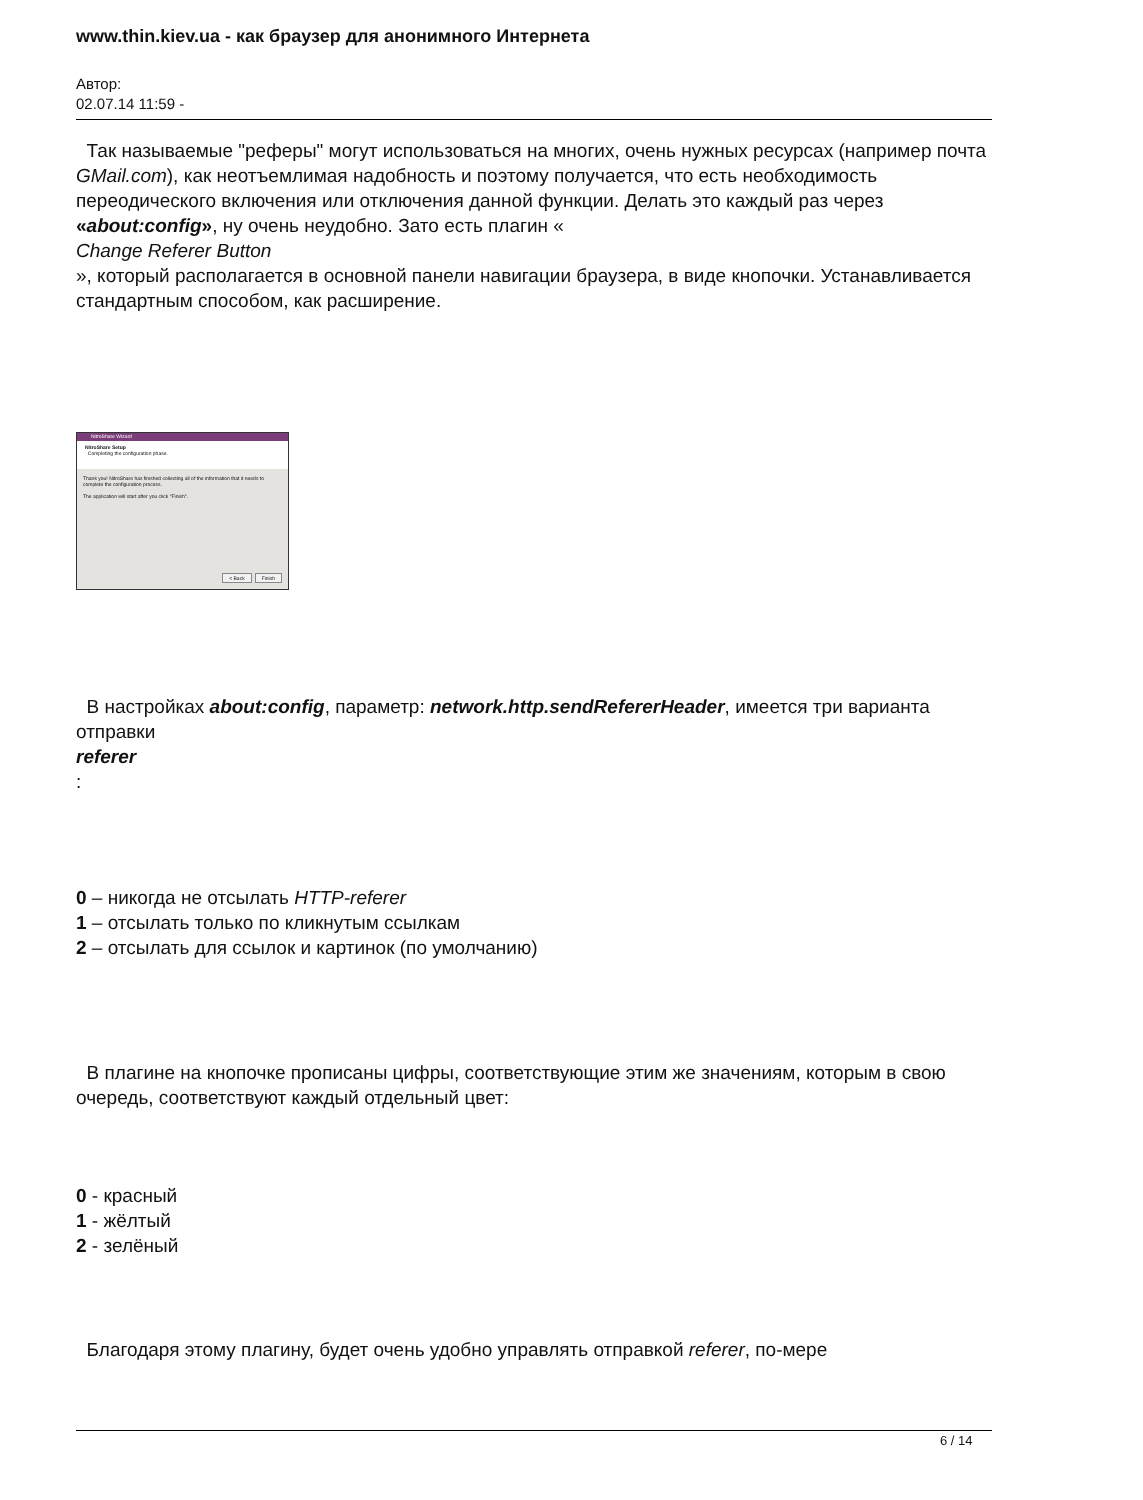www.thin.kiev.ua - как браузер для анонимного Интернета
Автор:
02.07.14 11:59 -
Так называемые "реферы" могут использоваться на многих, очень нужных ресурсах (например почта GMail.com), как неотъемлимая надобность и поэтому получается, что есть необходимость переодического включения или отключения данной функции. Делать это каждый раз через «about:config», ну очень неудобно. Зато есть плагин «
Change Referer Button
», который располагается в основной панели навигации браузера, в виде кнопочки. Устанавливается стандартным способом, как расширение.
NitroShare Wizard
NitroShare Setup
Completing the configuration phase.
Thank you! NitroShare has finished collecting all of the information that it needs to complete the configuration process.
The application will start after you click "Finish".
< Back Finish
В настройках about:config, параметр: network.http.sendRefererHeader, имеется три варианта отправки
referer
:
0 – никогда не отсылать HTTP-referer
1 – отсылать только по кликнутым ссылкам
2 – отсылать для ссылок и картинок (по умолчанию)
В плагине на кнопочке прописаны цифры, соответствующие этим же значениям, которым в свою очередь, соответствуют каждый отдельный цвет:
0 - красный
1 - жёлтый
2 - зелёный
Благодаря этому плагину, будет очень удобно управлять отправкой referer, по-мере
6 / 14